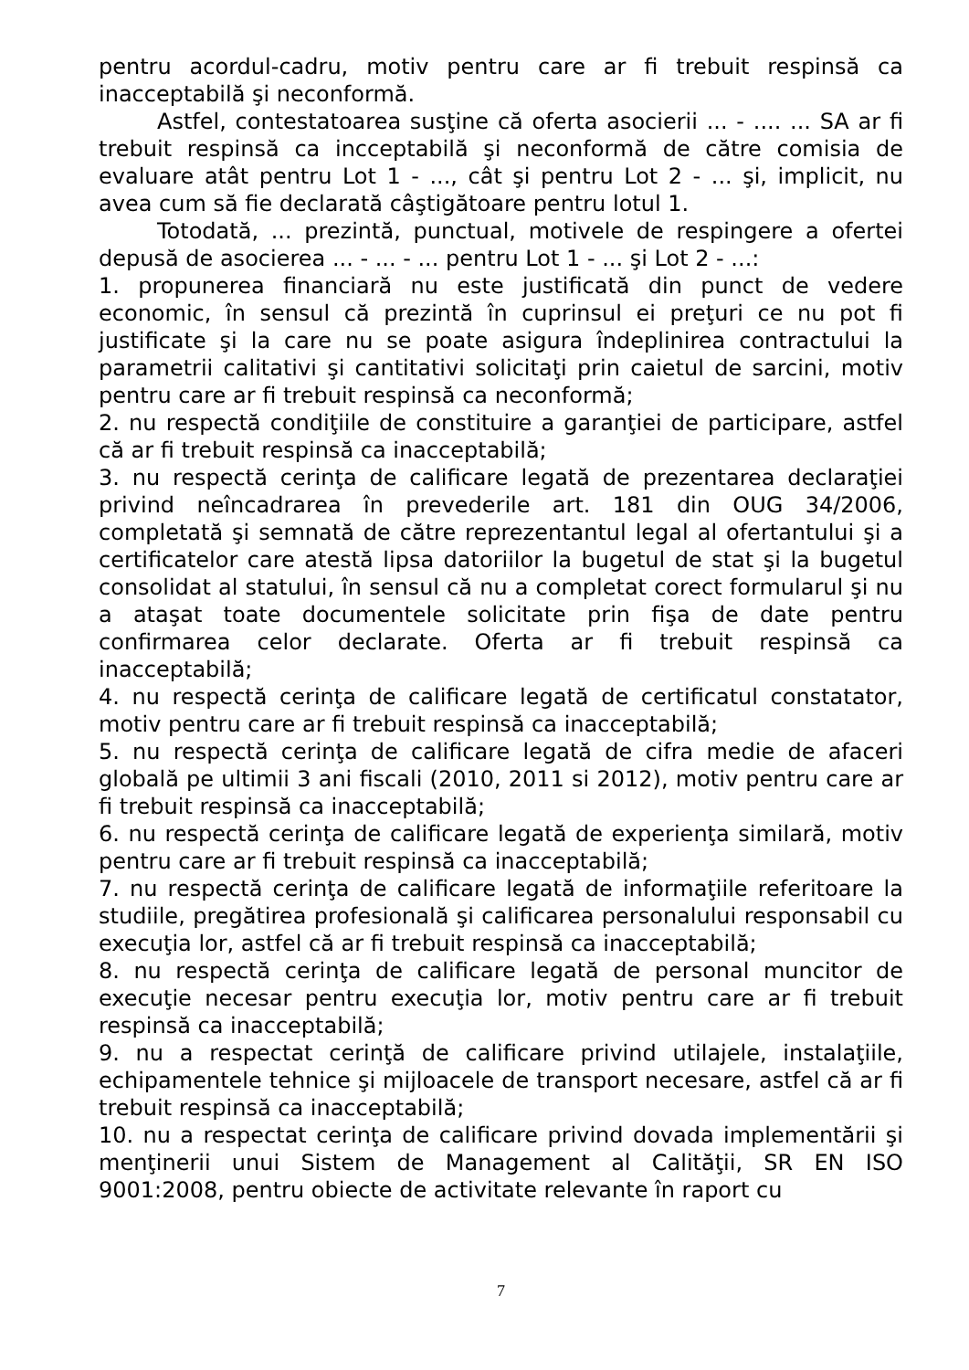pentru acordul-cadru, motiv pentru care ar fi trebuit respinsă ca inacceptabilă şi neconformă.
Astfel, contestatoarea susţine că oferta asocierii ... - .... ... SA ar fi trebuit respinsă ca incceptabilă şi neconformă de către comisia de evaluare atât pentru Lot 1 - ..., cât şi pentru Lot 2 - ... şi, implicit, nu avea cum să fie declarată câştigătoare pentru lotul 1.
Totodată, ... prezintă, punctual, motivele de respingere a ofertei depusă de asocierea ... - ... - ... pentru Lot 1 - ... şi Lot 2 - ...:
1. propunerea financiară nu este justificată din punct de vedere economic, în sensul că prezintă în cuprinsul ei preţuri ce nu pot fi justificate şi la care nu se poate asigura îndeplinirea contractului la parametrii calitativi şi cantitativi solicitaţi prin caietul de sarcini, motiv pentru care ar fi trebuit respinsă ca neconformă;
2. nu respectă condiţiile de constituire a garanţiei de participare, astfel că ar fi trebuit respinsă ca inacceptabilă;
3. nu respectă cerinţa de calificare legată de prezentarea declaraţiei privind neîncadrarea în prevederile art. 181 din OUG 34/2006, completată şi semnată de către reprezentantul legal al ofertantului şi a certificatelor care atestă lipsa datoriilor la bugetul de stat şi la bugetul consolidat al statului, în sensul că nu a completat corect formularul şi nu a ataşat toate documentele solicitate prin fişa de date pentru confirmarea celor declarate. Oferta ar fi trebuit respinsă ca inacceptabilă;
4. nu respectă cerinţa de calificare legată de certificatul constatator, motiv pentru care ar fi trebuit respinsă ca inacceptabilă;
5. nu respectă cerinţa de calificare legată de cifra medie de afaceri globală pe ultimii 3 ani fiscali (2010, 2011 si 2012), motiv pentru care ar fi trebuit respinsă ca inacceptabilă;
6. nu respectă cerinţa de calificare legată de experienţa similară, motiv pentru care ar fi trebuit respinsă ca inacceptabilă;
7. nu respectă cerinţa de calificare legată de informaţiile referitoare la studiile, pregătirea profesională şi calificarea personalului responsabil cu execuţia lor, astfel că ar fi trebuit respinsă ca inacceptabilă;
8. nu respectă cerinţa de calificare legată de personal muncitor de execuţie necesar pentru execuţia lor, motiv pentru care ar fi trebuit respinsă ca inacceptabilă;
9. nu a respectat cerinţă de calificare privind utilajele, instalaţiile, echipamentele tehnice şi mijloacele de transport necesare, astfel că ar fi trebuit respinsă ca inacceptabilă;
10. nu a respectat cerinţa de calificare privind dovada implementării şi menţinerii unui Sistem de Management al Calităţii, SR EN ISO 9001:2008, pentru obiecte de activitate relevante în raport cu
7